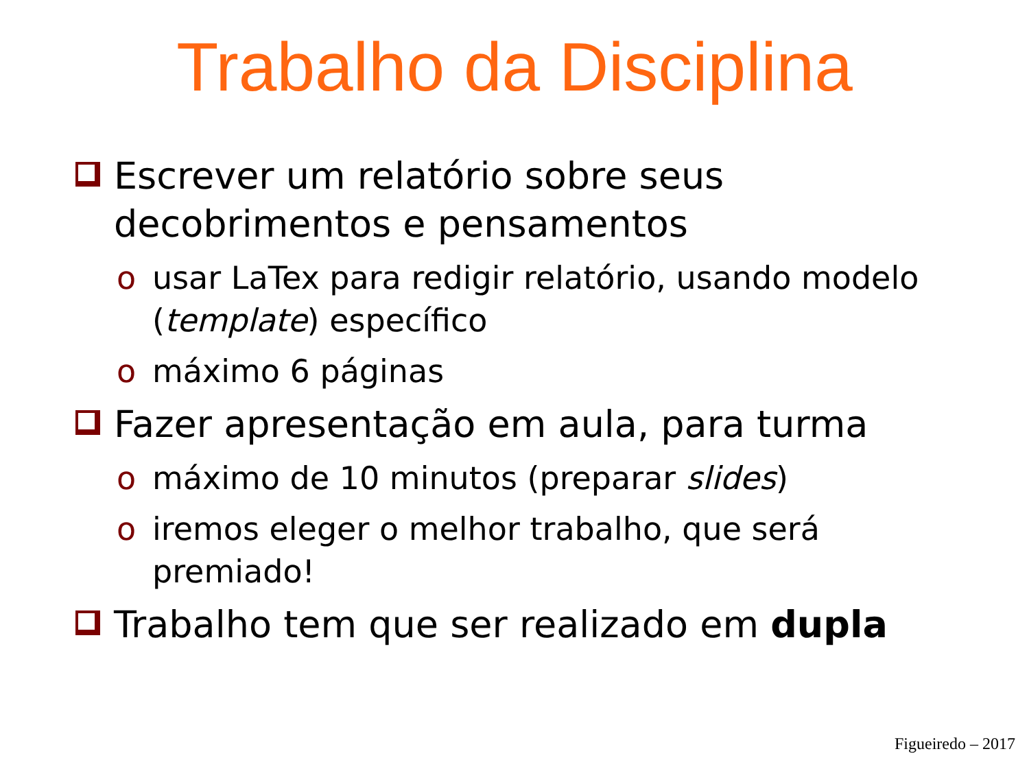Trabalho da Disciplina
Escrever um relatório sobre seus decobrimentos e pensamentos
o usar LaTex para redigir relatório, usando modelo (template) específico
o máximo 6 páginas
Fazer apresentação em aula, para turma
o máximo de 10 minutos (preparar slides)
o iremos eleger o melhor trabalho, que será premiado!
Trabalho tem que ser realizado em dupla
Figueiredo – 2017